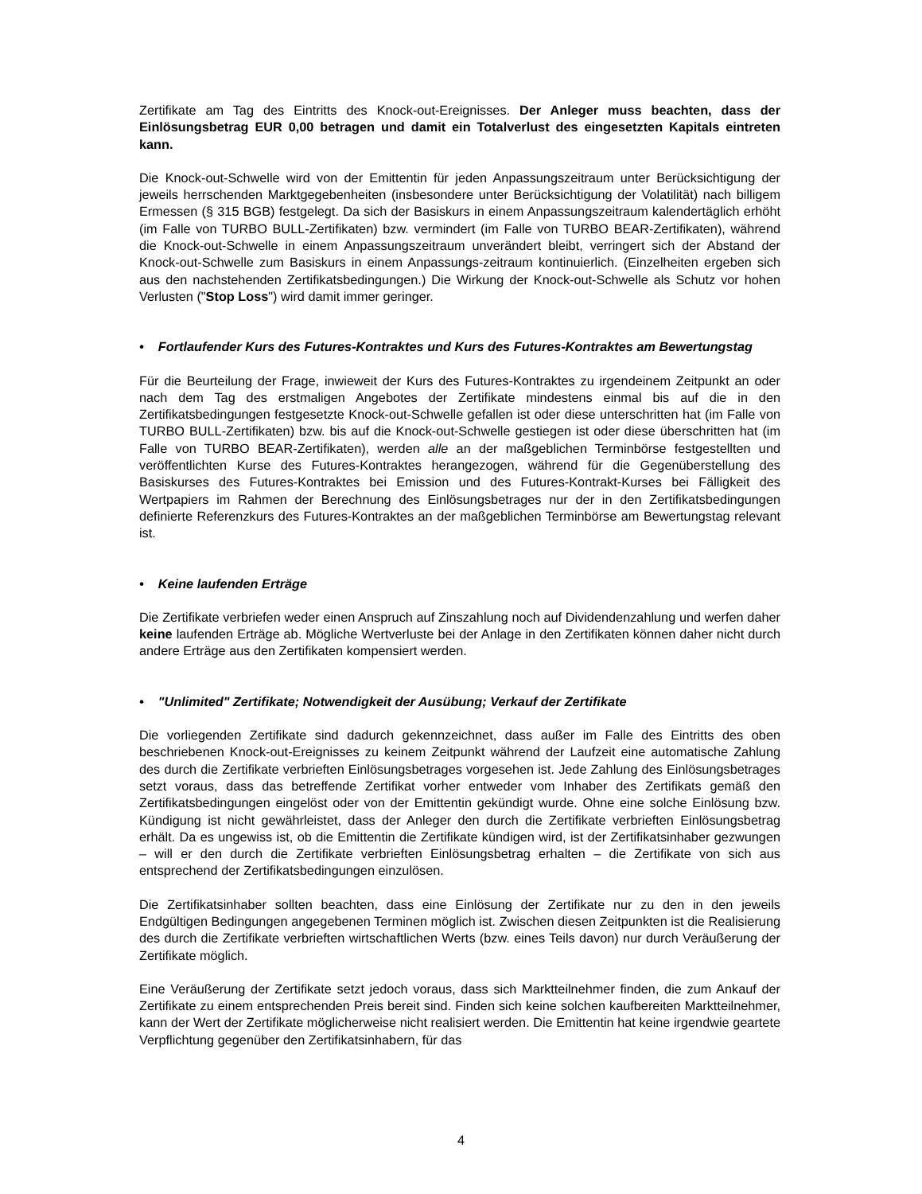Zertifikate am Tag des Eintritts des Knock-out-Ereignisses. Der Anleger muss beachten, dass der Einlösungsbetrag EUR 0,00 betragen und damit ein Totalverlust des eingesetzten Kapitals eintreten kann.
Die Knock-out-Schwelle wird von der Emittentin für jeden Anpassungszeitraum unter Berücksichtigung der jeweils herrschenden Marktgegebenheiten (insbesondere unter Berücksichtigung der Volatilität) nach billigem Ermessen (§ 315 BGB) festgelegt. Da sich der Basiskurs in einem Anpassungszeitraum kalendertäglich erhöht (im Falle von TURBO BULL-Zertifikaten) bzw. vermindert (im Falle von TURBO BEAR-Zertifikaten), während die Knock-out-Schwelle in einem Anpassungszeitraum unverändert bleibt, verringert sich der Abstand der Knock-out-Schwelle zum Basiskurs in einem Anpassungs-zeitraum kontinuierlich. (Einzelheiten ergeben sich aus den nachstehenden Zertifikatsbedingungen.) Die Wirkung der Knock-out-Schwelle als Schutz vor hohen Verlusten ("Stop Loss") wird damit immer geringer.
• Fortlaufender Kurs des Futures-Kontraktes und Kurs des Futures-Kontraktes am Bewertungstag
Für die Beurteilung der Frage, inwieweit der Kurs des Futures-Kontraktes zu irgendeinem Zeitpunkt an oder nach dem Tag des erstmaligen Angebotes der Zertifikate mindestens einmal bis auf die in den Zertifikatsbedingungen festgesetzte Knock-out-Schwelle gefallen ist oder diese unterschritten hat (im Falle von TURBO BULL-Zertifikaten) bzw. bis auf die Knock-out-Schwelle gestiegen ist oder diese überschritten hat (im Falle von TURBO BEAR-Zertifikaten), werden alle an der maßgeblichen Terminbörse festgestellten und veröffentlichten Kurse des Futures-Kontraktes herangezogen, während für die Gegenüberstellung des Basiskurses des Futures-Kontraktes bei Emission und des Futures-Kontrakt-Kurses bei Fälligkeit des Wertpapiers im Rahmen der Berechnung des Einlösungsbetrages nur der in den Zertifikatsbedingungen definierte Referenzkurs des Futures-Kontraktes an der maßgeblichen Terminbörse am Bewertungstag relevant ist.
• Keine laufenden Erträge
Die Zertifikate verbriefen weder einen Anspruch auf Zinszahlung noch auf Dividendenzahlung und werfen daher keine laufenden Erträge ab. Mögliche Wertverluste bei der Anlage in den Zertifikaten können daher nicht durch andere Erträge aus den Zertifikaten kompensiert werden.
• "Unlimited" Zertifikate; Notwendigkeit der Ausübung; Verkauf der Zertifikate
Die vorliegenden Zertifikate sind dadurch gekennzeichnet, dass außer im Falle des Eintritts des oben beschriebenen Knock-out-Ereignisses zu keinem Zeitpunkt während der Laufzeit eine automatische Zahlung des durch die Zertifikate verbrieften Einlösungsbetrages vorgesehen ist. Jede Zahlung des Einlösungsbetrages setzt voraus, dass das betreffende Zertifikat vorher entweder vom Inhaber des Zertifikats gemäß den Zertifikatsbedingungen eingelöst oder von der Emittentin gekündigt wurde. Ohne eine solche Einlösung bzw. Kündigung ist nicht gewährleistet, dass der Anleger den durch die Zertifikate verbrieften Einlösungsbetrag erhält. Da es ungewiss ist, ob die Emittentin die Zertifikate kündigen wird, ist der Zertifikatsinhaber gezwungen – will er den durch die Zertifikate verbrieften Einlösungsbetrag erhalten – die Zertifikate von sich aus entsprechend der Zertifikatsbedingungen einzulösen.
Die Zertifikatsinhaber sollten beachten, dass eine Einlösung der Zertifikate nur zu den in den jeweils Endgültigen Bedingungen angegebenen Terminen möglich ist. Zwischen diesen Zeitpunkten ist die Realisierung des durch die Zertifikate verbrieften wirtschaftlichen Werts (bzw. eines Teils davon) nur durch Veräußerung der Zertifikate möglich.
Eine Veräußerung der Zertifikate setzt jedoch voraus, dass sich Marktteilnehmer finden, die zum Ankauf der Zertifikate zu einem entsprechenden Preis bereit sind. Finden sich keine solchen kaufbereiten Marktteilnehmer, kann der Wert der Zertifikate möglicherweise nicht realisiert werden. Die Emittentin hat keine irgendwie geartete Verpflichtung gegenüber den Zertifikatsinhabern, für das
4